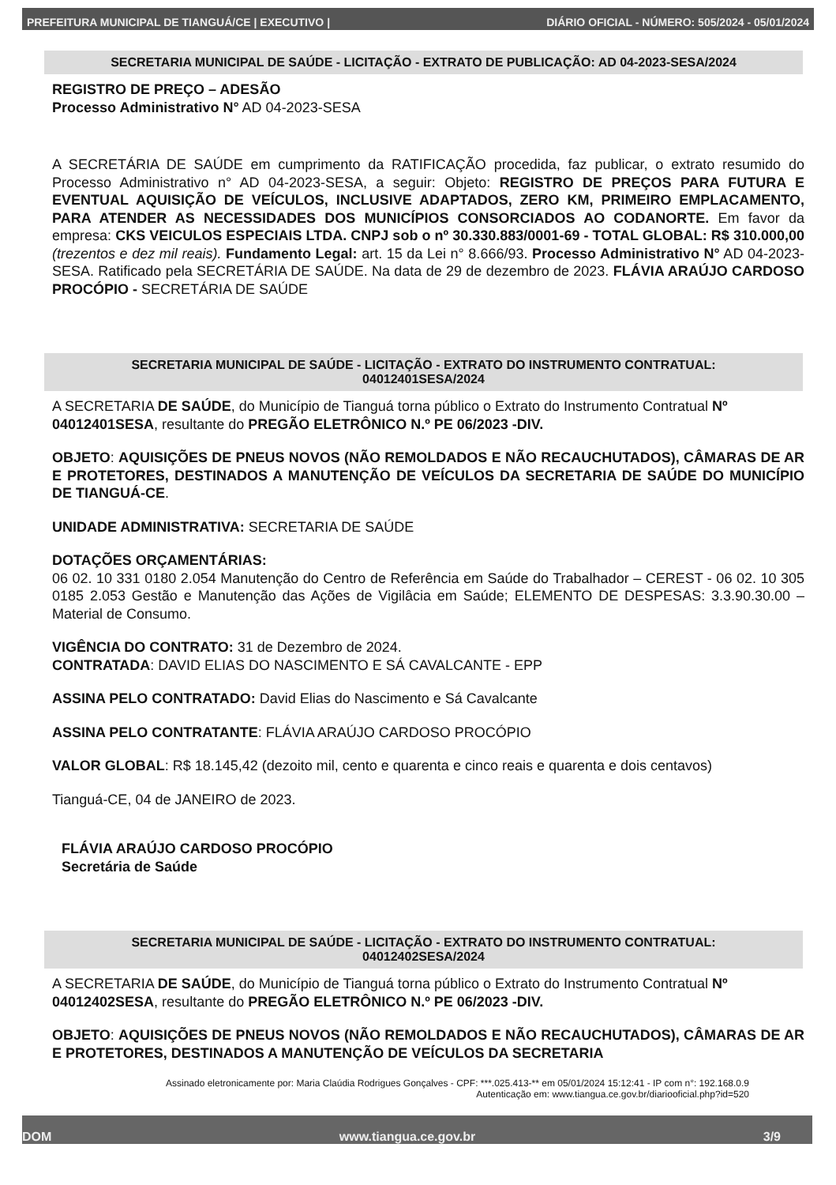PREFEITURA MUNICIPAL DE TIANGUÁ/CE | EXECUTIVO | DIÁRIO OFICIAL - NÚMERO: 505/2024 - 05/01/2024
SECRETARIA MUNICIPAL DE SAÚDE - LICITAÇÃO - EXTRATO DE PUBLICAÇÃO: AD 04-2023-SESA/2024
REGISTRO DE PREÇO – ADESÃO
Processo Administrativo N° AD 04-2023-SESA
A SECRETÁRIA DE SAÚDE em cumprimento da RATIFICAÇÃO procedida, faz publicar, o extrato resumido do Processo Administrativo n° AD 04-2023-SESA, a seguir: Objeto: REGISTRO DE PREÇOS PARA FUTURA E EVENTUAL AQUISIÇÃO DE VEÍCULOS, INCLUSIVE ADAPTADOS, ZERO KM, PRIMEIRO EMPLACAMENTO, PARA ATENDER AS NECESSIDADES DOS MUNICÍPIOS CONSORCIADOS AO CODANORTE. Em favor da empresa: CKS VEICULOS ESPECIAIS LTDA. CNPJ sob o nº 30.330.883/0001-69 - TOTAL GLOBAL: R$ 310.000,00 (trezentos e dez mil reais). Fundamento Legal: art. 15 da Lei n° 8.666/93. Processo Administrativo N° AD 04-2023-SESA. Ratificado pela SECRETÁRIA DE SAÚDE. Na data de 29 de dezembro de 2023. FLÁVIA ARAÚJO CARDOSO PROCÓPIO - SECRETÁRIA DE SAÚDE
SECRETARIA MUNICIPAL DE SAÚDE - LICITAÇÃO - EXTRATO DO INSTRUMENTO CONTRATUAL:
04012401SESA/2024
A SECRETARIA DE SAÚDE, do Município de Tianguá torna público o Extrato do Instrumento Contratual Nº 04012401SESA, resultante do PREGÃO ELETRÔNICO N.º PE 06/2023 -DIV.
OBJETO: AQUISIÇÕES DE PNEUS NOVOS (NÃO REMOLDADOS E NÃO RECAUCHUTADOS), CÂMARAS DE AR E PROTETORES, DESTINADOS A MANUTENÇÃO DE VEÍCULOS DA SECRETARIA DE SAÚDE DO MUNICÍPIO DE TIANGUÁ-CE.
UNIDADE ADMINISTRATIVA: SECRETARIA DE SAÚDE
DOTAÇÕES ORÇAMENTÁRIAS:
06 02. 10 331 0180 2.054 Manutenção do Centro de Referência em Saúde do Trabalhador – CEREST - 06 02. 10 305 0185 2.053 Gestão e Manutenção das Ações de Vigilâcia em Saúde; ELEMENTO DE DESPESAS: 3.3.90.30.00 – Material de Consumo.
VIGÊNCIA DO CONTRATO: 31 de Dezembro de 2024.
CONTRATADA: DAVID ELIAS DO NASCIMENTO E SÁ CAVALCANTE - EPP
ASSINA PELO CONTRATADO: David Elias do Nascimento e Sá Cavalcante
ASSINA PELO CONTRATANTE: FLÁVIA ARAÚJO CARDOSO PROCÓPIO
VALOR GLOBAL: R$ 18.145,42 (dezoito mil, cento e quarenta e cinco reais e quarenta e dois centavos)
Tianguá-CE, 04 de JANEIRO de 2023.
FLÁVIA ARAÚJO CARDOSO PROCÓPIO
Secretária de Saúde
SECRETARIA MUNICIPAL DE SAÚDE - LICITAÇÃO - EXTRATO DO INSTRUMENTO CONTRATUAL:
04012402SESA/2024
A SECRETARIA DE SAÚDE, do Município de Tianguá torna público o Extrato do Instrumento Contratual Nº 04012402SESA, resultante do PREGÃO ELETRÔNICO N.º PE 06/2023 -DIV.
OBJETO: AQUISIÇÕES DE PNEUS NOVOS (NÃO REMOLDADOS E NÃO RECAUCHUTADOS), CÂMARAS DE AR E PROTETORES, DESTINADOS A MANUTENÇÃO DE VEÍCULOS DA SECRETARIA
Assinado eletronicamente por: Maria Claúdia Rodrigues Gonçalves - CPF: ***.025.413-** em 05/01/2024 15:12:41 - IP com n°: 192.168.0.9
Autenticação em: www.tiangua.ce.gov.br/diariooficial.php?id=520
DOM www.tiangua.ce.gov.br 3/9